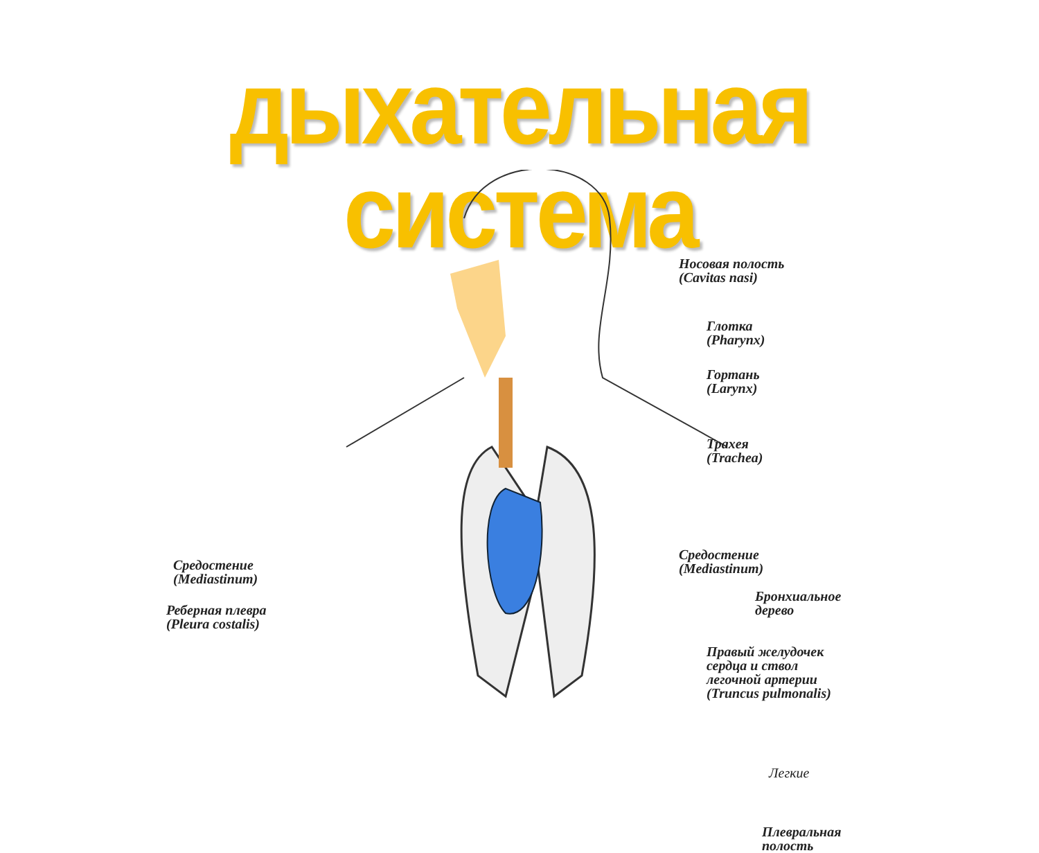дыхательная система
Носовая полость
(Cavitas nasi)
Глотка
(Pharynx)
Гортань
(Larynx)
Трахея
(Trachea)
Средостение
(Mediastinum)
Средостение
(Mediastinum)
Бронхиальное
дерево
Реберная плевра
(Pleura costalis)
Правый желудочек
сердца и ствол
легочной артерии
(Truncus pulmonalis)
Легкие
Плевральная
полость